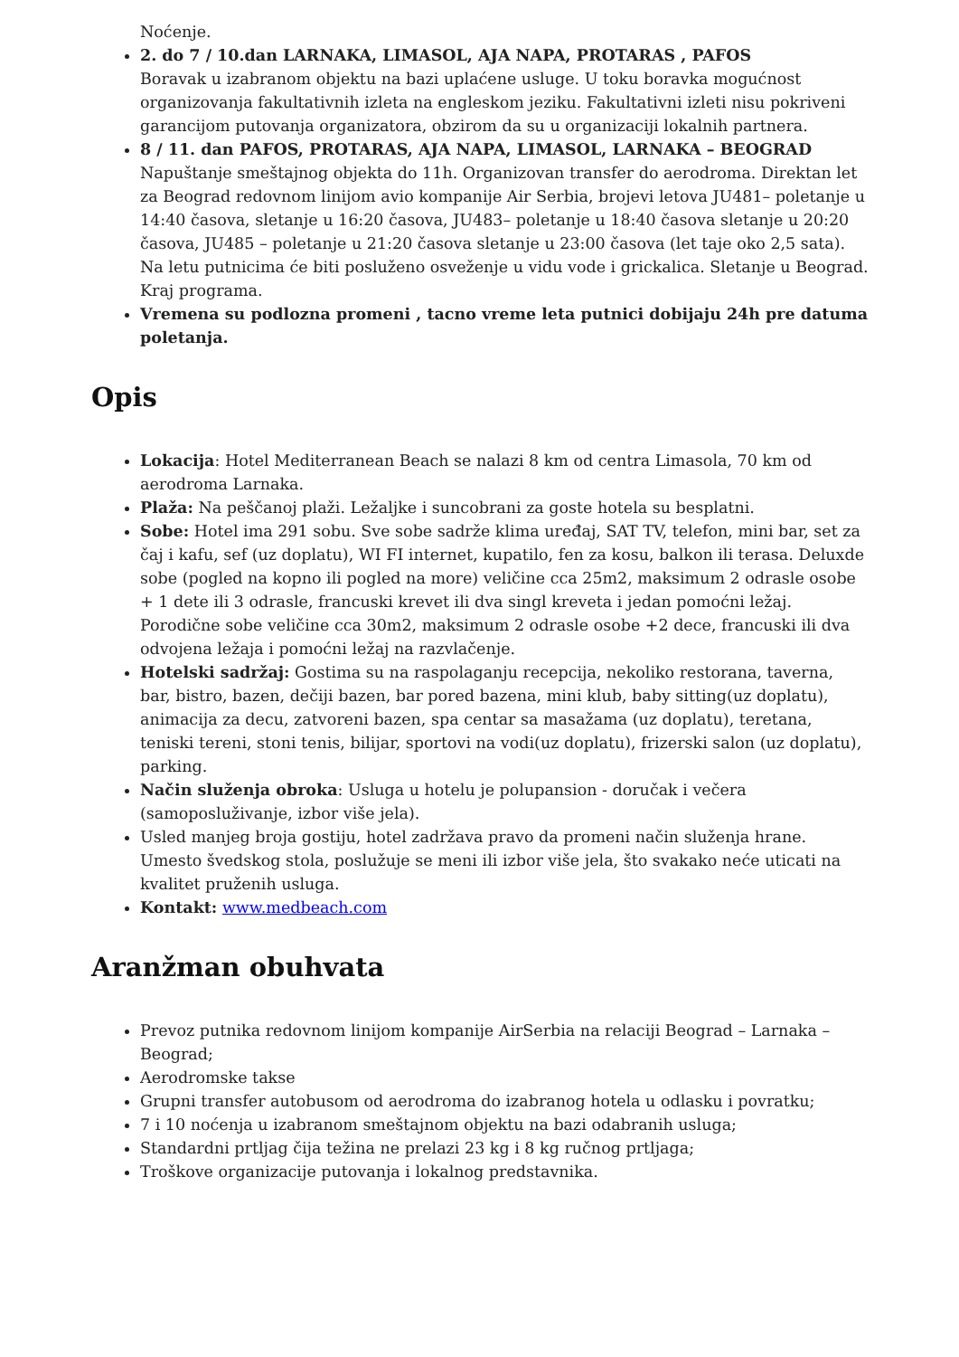Noćenje.
2. do 7 / 10.dan LARNAKA, LIMASOL, AJA NAPA, PROTARAS , PAFOS
Boravak u izabranom objektu na bazi uplaćene usluge. U toku boravka mogućnost organizovanja fakultativnih izleta na engleskom jeziku. Fakultativni izleti nisu pokriveni garancijom putovanja organizatora, obzirom da su u organizaciji lokalnih partnera.
8 / 11. dan PAFOS, PROTARAS, AJA NAPA, LIMASOL, LARNAKA – BEOGRAD
Napuštanje smeštajnog objekta do 11h. Organizovan transfer do aerodroma. Direktan let za Beograd redovnom linijom avio kompanije Air Serbia, brojevi letova JU481– poletanje u 14:40 časova, sletanje u 16:20 časova, JU483– poletanje u 18:40 časova sletanje u 20:20 časova, JU485 – poletanje u 21:20 časova sletanje u 23:00 časova (let taje oko 2,5 sata). Na letu putnicima će biti posluženo osveženje u vidu vode i grickalica. Sletanje u Beograd. Kraj programa.
Vremena su podlozna promeni , tacno vreme leta putnici dobijaju 24h pre datuma poletanja.
Opis
Lokacija: Hotel Mediterranean Beach se nalazi 8 km od centra Limasola, 70 km od aerodroma Larnaka.
Plaža: Na peščanoj plaži. Ležaljke i suncobrani za goste hotela su besplatni.
Sobe: Hotel ima 291 sobu. Sve sobe sadrže klima uređaj, SAT TV, telefon, mini bar, set za čaj i kafu, sef (uz doplatu), WI FI internet, kupatilo, fen za kosu, balkon ili terasa. Deluxde sobe (pogled na kopno ili pogled na more) veličine cca 25m2, maksimum 2 odrasle osobe + 1 dete ili 3 odrasle, francuski krevet ili dva singl kreveta i jedan pomoćni ležaj. Porodične sobe veličine cca 30m2, maksimum 2 odrasle osobe +2 dece, francuski ili dva odvojena ležaja i pomoćni ležaj na razvlačenje.
Hotelski sadržaj: Gostima su na raspolaganju recepcija, nekoliko restorana, taverna, bar, bistro, bazen, dečiji bazen, bar pored bazena, mini klub, baby sitting(uz doplatu), animacija za decu, zatvoreni bazen, spa centar sa masažama (uz doplatu), teretana, teniski tereni, stoni tenis, bilijar, sportovi na vodi(uz doplatu), frizerski salon (uz doplatu), parking.
Način služenja obroka: Usluga u hotelu je polupansion - doručak i večera (samoposluživanje, izbor više jela).
Usled manjeg broja gostiju, hotel zadržava pravo da promeni način služenja hrane. Umesto švedskog stola, poslužuje se meni ili izbor više jela, što svakako neće uticati na kvalitet pruženih usluga.
Kontakt: www.medbeach.com
Aranžman obuhvata
Prevoz putnika redovnom linijom kompanije AirSerbia na relaciji Beograd – Larnaka – Beograd;
Aerodromske takse
Grupni transfer autobusom od aerodroma do izabranog hotela u odlasku i povratku;
7 i 10 noćenja u izabranom smeštajnom objektu na bazi odabranih usluga;
Standardni prtljag čija težina ne prelazi 23 kg i 8 kg ručnog prtljaga;
Troškove organizacije putovanja i lokalnog predstavnika.